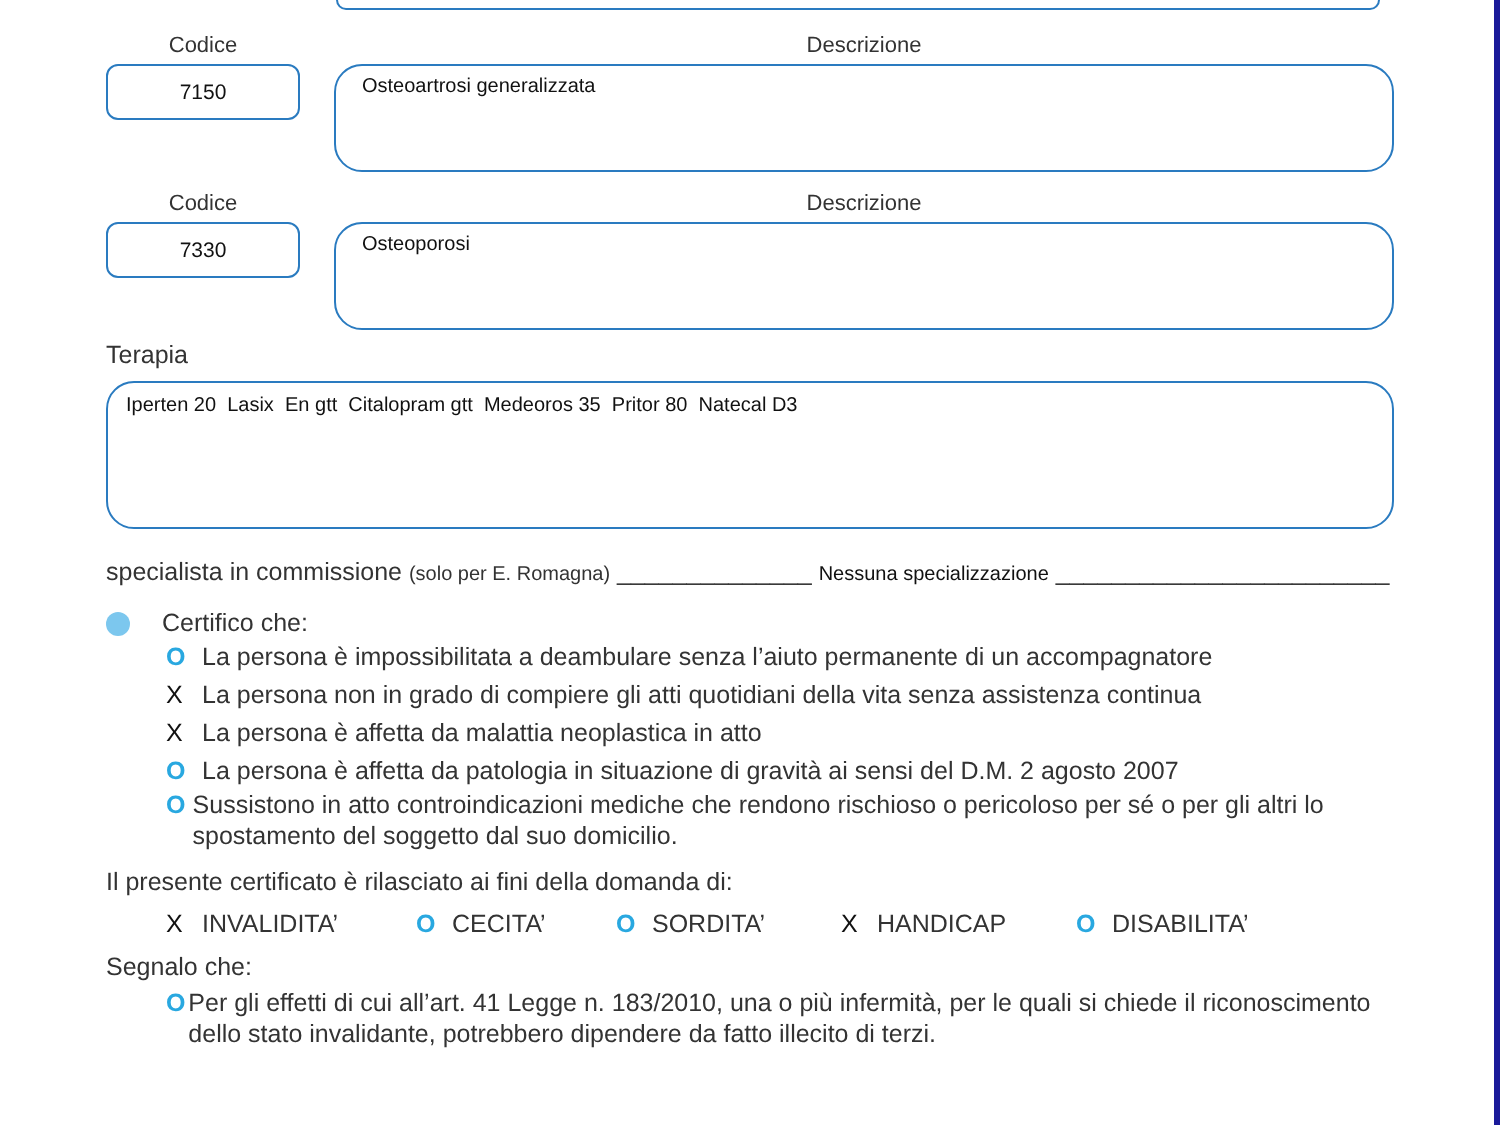Codice
7150
Descrizione
Osteoartrosi generalizzata
Codice
7330
Descrizione
Osteoporosi
Terapia
Iperten 20 Lasix En gtt Citalopram gtt Medeoros 35 Pritor 80 Natecal D3
specialista in commissione (solo per E. Romagna) ______________ Nessuna specializzazione ________________________
Certifico che:
O La persona è impossibilitata a deambulare senza l’aiuto permanente di un accompagnatore
X La persona non in grado di compiere gli atti quotidiani della vita senza assistenza continua
X La persona è affetta da malattia neoplastica in atto
O La persona è affetta da patologia in situazione di gravità ai sensi del D.M. 2 agosto 2007
O Sussistono in atto controindicazioni mediche che rendono rischioso o pericoloso per sé o per gli altri lo spostamento del soggetto dal suo domicilio.
Il presente certificato è rilasciato ai fini della domanda di:
X INVALIDITA’ O CECITA’ O SORDITA’ X HANDICAP O DISABILITA’
Segnalo che:
O Per gli effetti di cui all’art. 41 Legge n. 183/2010, una o più infermità, per le quali si chiede il riconoscimento dello stato invalidante, potrebbero dipendere da fatto illecito di terzi.